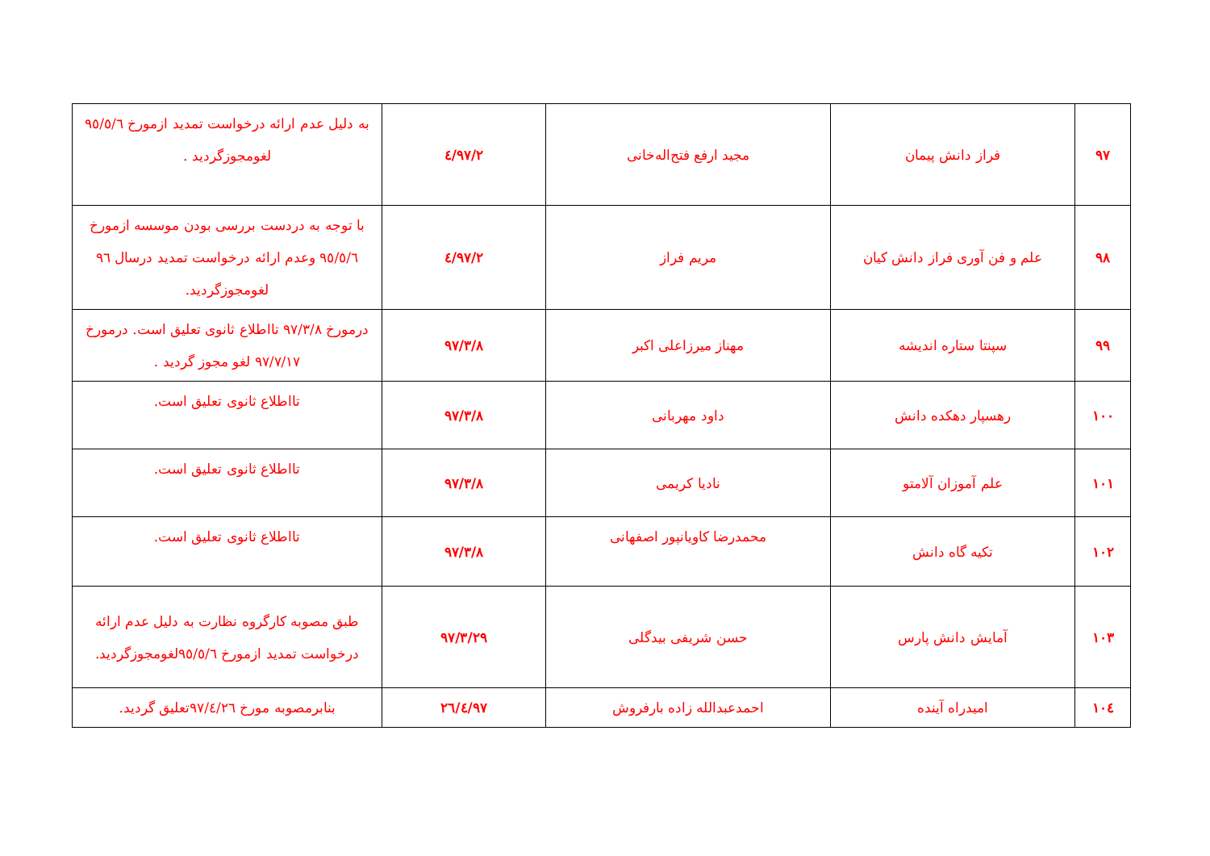| ۹۷ | فراز دانش پیمان | مجید ارفع فتح‌اله‌خانی | ۹۷/۲/٤ | به دلیل عدم ارائه درخواست تمدید ازمورخ ۹٥/٥/٦ لغومجوزگردید . |
| ۹۸ | علم و فن آوری فراز دانش کیان | مریم فراز | ۹۷/۲/٤ | با توجه به دردست بررسی بودن موسسه ازمورخ ۹٥/٥/٦ وعدم ارائه درخواست تمدید درسال ۹٦ لغومجوزگردید. |
| ۹۹ | سپنتا ستاره اندیشه | مهناز میرزاعلی اکبر | ۹۷/۳/۸ | درمورخ ۹۷/۳/۸ تااطلاع ثانوی تعلیق است. درمورخ ۹۷/۷/۱۷ لغو مجوز گردید . |
| ۱۰۰ | رهسپار دهکده دانش | داود مهربانی | ۹۷/۳/۸ | تااطلاع ثانوی تعلیق است. |
| ۱۰۱ | علم آموزان آلامتو | نادیا کریمی | ۹۷/۳/۸ | تااطلاع ثانوی تعلیق است. |
| ۱۰۲ | تکیه گاه دانش | محمدرضا کاویانپور اصفهانی | ۹۷/۳/۸ | تااطلاع ثانوی تعلیق است. |
| ۱۰۳ | آمایش دانش پارس | حسن شریفی بیدگلی | ۹۷/۳/۲۹ | طبق مصوبه کارگروه نظارت به دلیل عدم ارائه درخواست تمدید ازمورخ ۹٥/٥/٦لغومجوزگردید. |
| ۱۰٤ | امیدراه آینده | احمدعبدالله زاده بارفروش | ۹۷/٤/۲٦ | بنابرمصوبه مورخ ۹۷/٤/۲٦تعلیق گردید. |